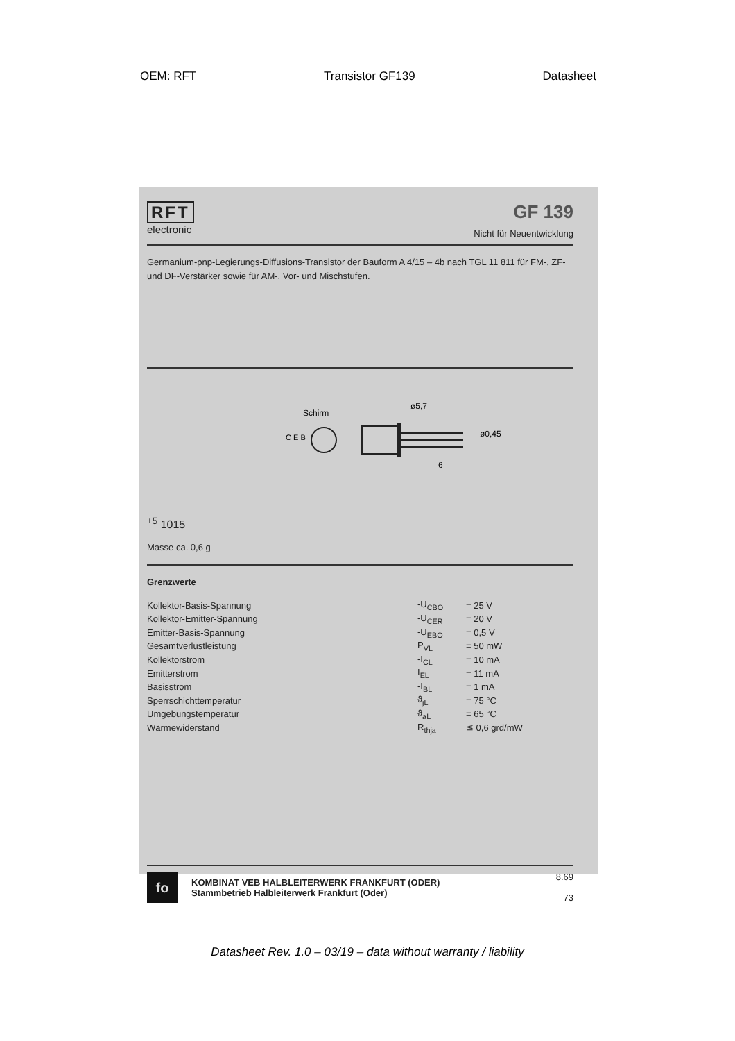OEM: RFT Transistor GF139 Datasheet
RFT
electronic
GF 139
Nicht für Neuentwicklung
Germanium-pnp-Legierungs-Diffusions-Transistor der Bauform A 4/15 – 4b nach TGL 11 811 für FM-, ZF- und DF-Verstärker sowie für AM-, Vor- und Mischstufen.
Schirm
C E B
ø0,45
ø5,7
6+5
10
15
Masse ca. 0,6 g
Grenzwerte
| Kollektor-Basis-Spannung | -U<sub>CBO</sub> | = 25 V |
| Kollektor-Emitter-Spannung | -U<sub>CER</sub> | = 20 V |
| Emitter-Basis-Spannung | -U<sub>EBO</sub> | = 0,5 V |
| Gesamtverlustleistung | P<sub>VL</sub> | = 50 mW |
| Kollektorstrom | -I<sub>CL</sub> | = 10 mA |
| Emitterstrom | I<sub>EL</sub> | = 11 mA |
| Basisstrom | -I<sub>BL</sub> | = 1 mA |
| Sperrschichttemperatur | ϑ<sub>jL</sub> | = 75 °C |
| Umgebungstemperatur | ϑ<sub>aL</sub> | = 65 °C |
| Wärmewiderstand | R<sub>thja</sub> | ≦ 0,6 grd/mW |
fo
KOMBINAT VEB HALBLEITERWERK FRANKFURT (ODER)
Stammbetrieb Halbleiterwerk Frankfurt (Oder)
8.69
73
Datasheet Rev. 1.0 – 03/19 – data without warranty / liability